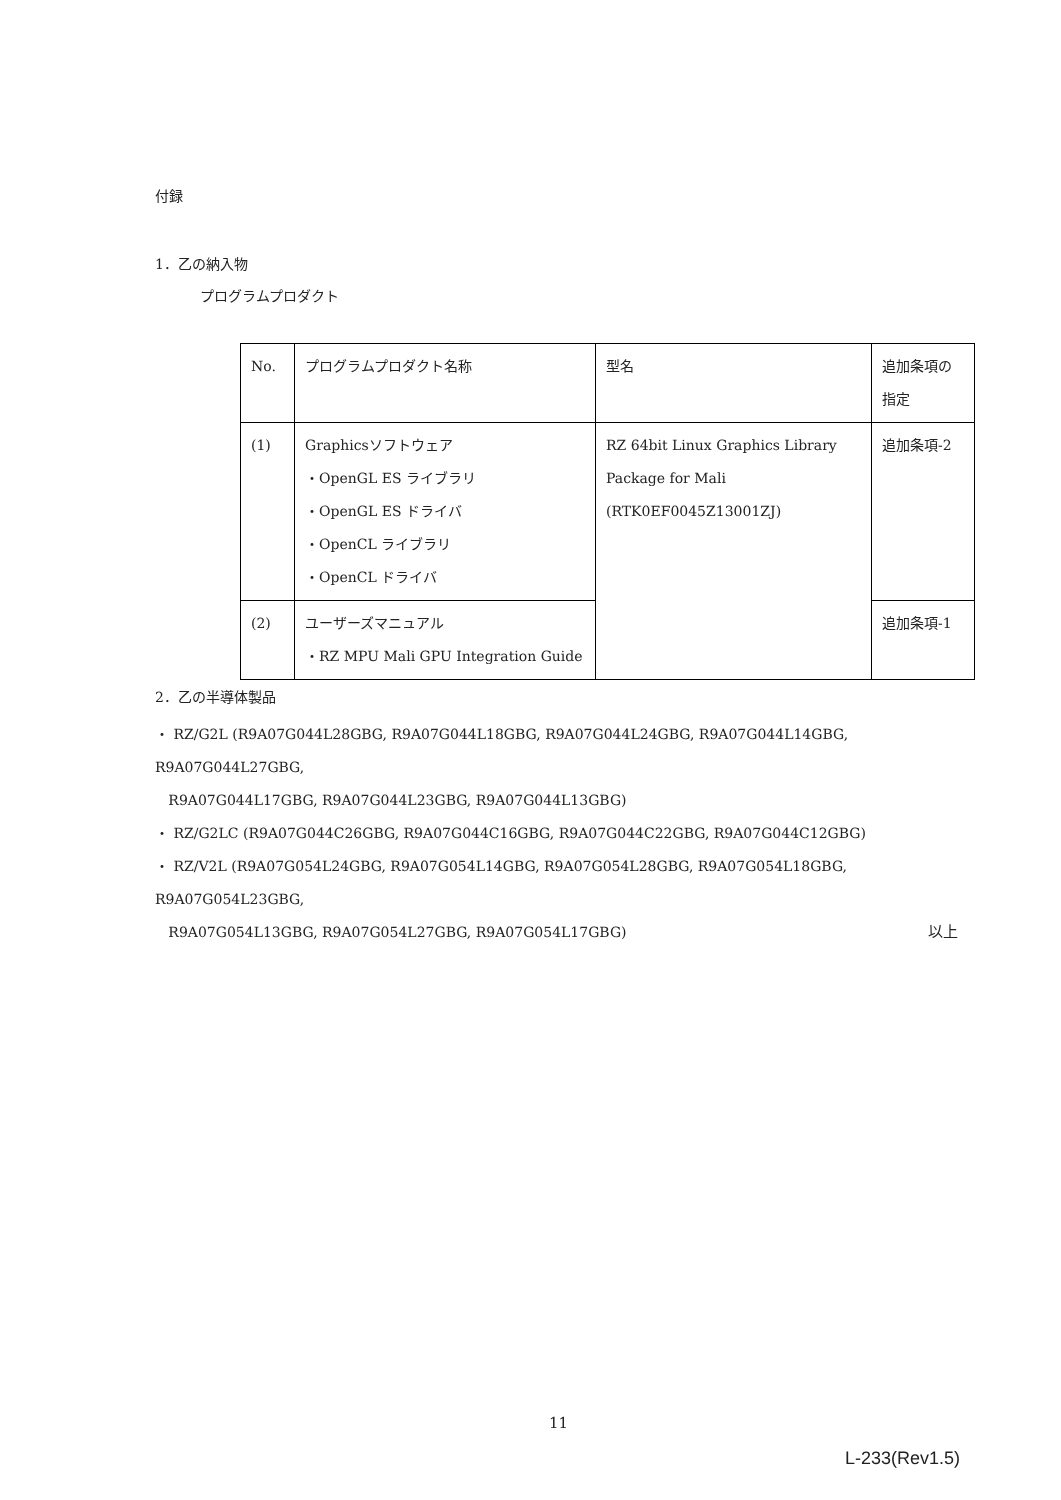付録
1．乙の納入物
プログラムプロダクト
| No. | プログラムプロダクト名称 | 型名 | 追加条項の指定 |
| (1) | Graphicsソフトウェア ・OpenGL ES ライブラリ ・OpenGL ES ドライバ ・OpenCL ライブラリ ・OpenCL ドライバ | RZ 64bit Linux Graphics Library Package for Mali (RTK0EF0045Z13001ZJ) | 追加条項-2 |
| (2) | ユーザーズマニュアル ・RZ MPU Mali GPU Integration Guide | | 追加条項-1 |
2．乙の半導体製品
・ RZ/G2L (R9A07G044L28GBG, R9A07G044L18GBG, R9A07G044L24GBG, R9A07G044L14GBG, R9A07G044L27GBG,
R9A07G044L17GBG, R9A07G044L23GBG, R9A07G044L13GBG)
・ RZ/G2LC (R9A07G044C26GBG, R9A07G044C16GBG, R9A07G044C22GBG, R9A07G044C12GBG)
・ RZ/V2L (R9A07G054L24GBG, R9A07G054L14GBG, R9A07G054L28GBG, R9A07G054L18GBG, R9A07G054L23GBG,
R9A07G054L13GBG, R9A07G054L27GBG, R9A07G054L17GBG)
以上
11
L-233(Rev1.5)